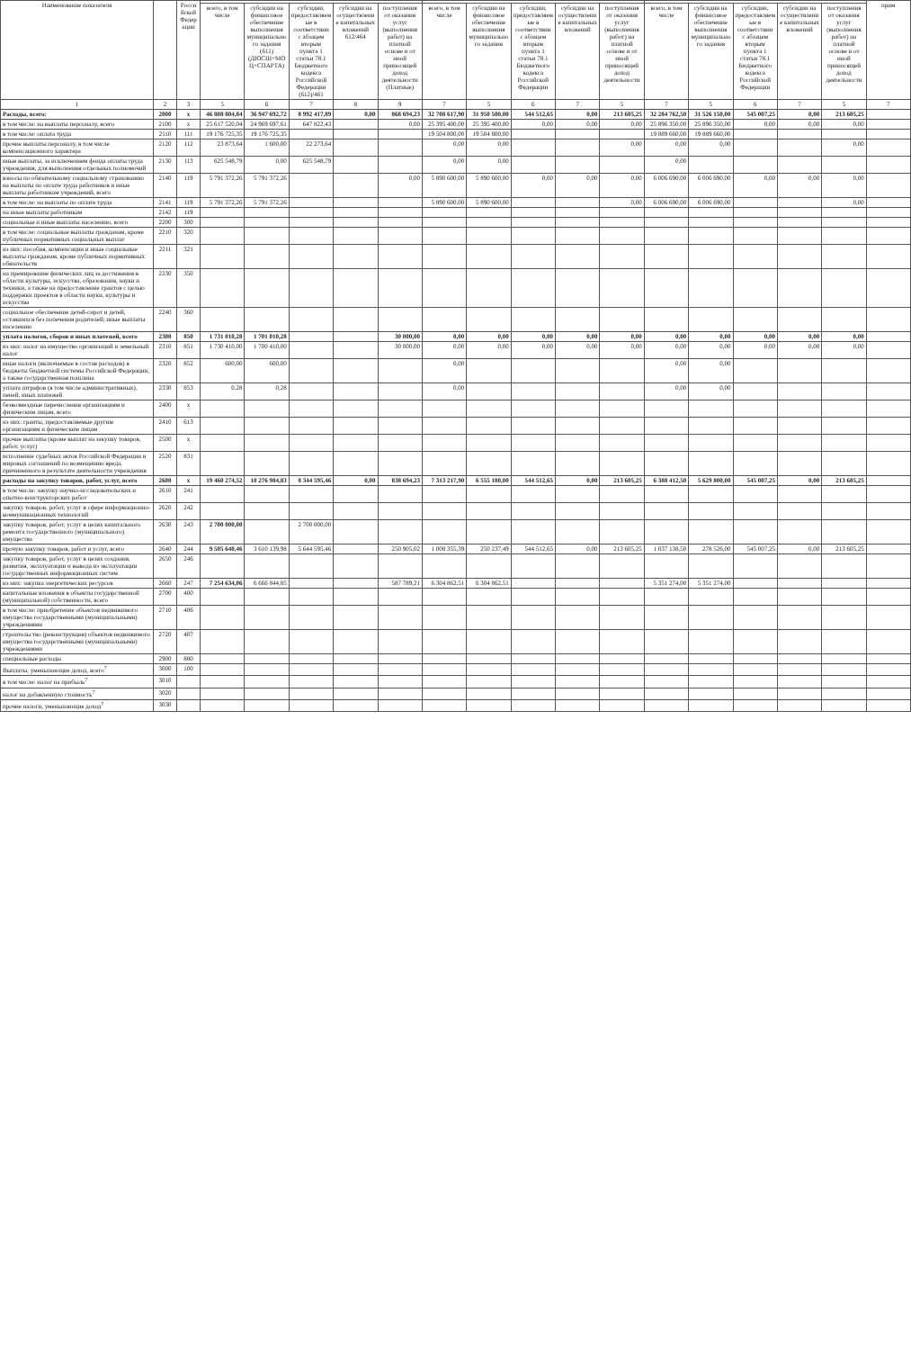| Наименование показателя | | Российской Федерации | | | | | | | | | | | | | | | | прим |
| --- | --- | --- | --- | --- | --- | --- | --- | --- | --- | --- | --- | --- | --- | --- | --- | --- | --- | --- |
| | | | всего, в том числе | субсидии на финансовое обеспечение выполнения муниципального задания (611) (ДЮСШ+МОЦ+СПАРТА) | субсидии, предоставляемые в соответствии с абзацем вторым пункта 1 статьи 78.1 Бюджетного кодекса Российской Федерации (612)/461 | субсидии на осуществление капитальных вложений 612/464 | поступления от оказания услуг (выполнения работ) на платной основе и от иной приносящей доход деятельности (Платные) | всего, в том числе | субсидии на финансовое обеспечение выполнения муниципального задания | субсидии, предоставляемые в соответствии с абзацем вторым пункта 1 статьи 78.1 Бюджетного кодекса Российской Федерации | субсидии на осуществление капитальных вложений | поступления от оказания услуг (выполнения работ) на платной основе и от иной приносящей доход деятельности | всего, в том числе | субсидии на финансовое обеспечение выполнения муниципального задания | субсидии, предоставляемые в соответствии с абзацем вторым пункта 1 статьи 78.1 Бюджетного кодекса Российской Федерации | субсидии на осуществление капитальных вложений | поступления от оказания услуг (выполнения работ) на платной основе и от иной приносящей доход деятельности | |
| 1 | 2 | 3 | 5 | 6 | 7 | 8 | 9 | 7 | 5 | 6 | 7 | 5 | 7 | 5 | 6 | 7 | 5 | 7 |
| Расходы, всего: | 2000 | x | 46 808 804,84 | 36 947 692,72 | 8 992 417,89 | 0,00 | 868 694,23 | 32 708 617,90 | 31 950 500,00 | 544 512,65 | 0,00 | 213 605,25 | 32 284 762,50 | 31 526 150,00 | 545 007,25 | 0,00 | 213 605,25 | |
| в том числе: на выплаты персоналу, всего | 2100 | x | 25 617 520,04 | 24 969 697,61 | 647 822,43 | | 0,00 | 25 395 400,00 | 25 395 400,00 | 0,00 | 0,00 | 0,00 | 25 896 350,00 | 25 896 350,00 | 0,00 | 0,00 | 0,00 | |
| в том числе: оплата труда | 2110 | 111 | 19 176 725,35 | 19 176 725,35 | | | | 19 504 800,00 | 19 504 800,00 | | | | 19 889 660,00 | 19 889 660,00 | | | | |
| прочие выплаты персоналу, в том числе компенсационного характера | 2120 | 112 | 23 873,64 | 1 600,00 | 22 273,64 | | | 0,00 | 0,00 | | | 0,00 | 0,00 | 0,00 | | | 0,00 | |
| иные выплаты, за исключением фонда оплаты труда учреждения, для выполнения отдельных полномочий | 2130 | 113 | 625 548,79 | 0,00 | 625 548,79 | | | 0,00 | 0,00 | | | | 0,00 | | | | | |
| взносы по обязательному социальному страхованию на выплаты по оплате труда работников и иные выплаты работникам учреждений, всего | 2140 | 119 | 5 791 372,26 | 5 791 372,26 | | | 0,00 | 5 890 600,00 | 5 890 600,00 | 0,00 | 0,00 | 0,00 | 6 006 690,00 | 6 006 690,00 | 0,00 | 0,00 | 0,00 | |
| в том числе: на выплаты по оплате труда | 2141 | 119 | 5 791 372,26 | 5 791 372,26 | | | | 5 890 600,00 | 5 890 600,00 | | | 0,00 | 6 006 690,00 | 6 006 690,00 | | | 0,00 | |
| на иные выплаты работникам | 2142 | 119 | | | | | | | | | | | | | | | | |
| социальные и иные выплаты населению, всего | 2200 | 300 | | | | | | | | | | | | | | | | |
| в том числе: социальные выплаты гражданам, кроме публичных нормативных социальных выплат | 2210 | 320 | | | | | | | | | | | | | | | | |
| из них: пособия, компенсации и иные социальные выплаты гражданам, кроме публичных нормативных обязательств | 2211 | 321 | | | | | | | | | | | | | | | | |
| на премирование физических лиц за достижения в области культуры, искусства, образования, науки и техники, а также на предоставление грантов с целью поддержки проектов в области науки, культуры и искусства | 2230 | 350 | | | | | | | | | | | | | | | | |
| социальное обеспечение детей-сирот и детей, оставшихся без попечения родителей; иные выплаты населению | 2240 | 360 | | | | | | | | | | | | | | | | |
| уплата налогов, сборов и иных платежей, всего | 2300 | 850 | 1 731 010,28 | 1 701 010,28 | | | 30 000,00 | 0,00 | 0,00 | 0,00 | 0,00 | 0,00 | 0,00 | 0,00 | 0,00 | 0,00 | 0,00 | |
| из них: налог на имущество организаций и земельный налог | 2310 | 851 | 1 730 410,00 | 1 700 410,00 | | | 30 000,00 | 0,00 | 0,00 | 0,00 | 0,00 | 0,00 | 0,00 | 0,00 | 0,00 | 0,00 | 0,00 | |
| иные налоги (включаемые в состав расходов) в бюджеты бюджетной системы Российской Федерации, а также государственная пошлина | 2320 | 852 | 600,00 | 600,00 | | | | 0,00 | | | | | 0,00 | 0,00 | | | | |
| уплата штрафов (в том числе административных), пеней, иных платежей | 2330 | 853 | 0,28 | 0,28 | | | | 0,00 | | | | | 0,00 | 0,00 | | | | |
| безвозмездные перечисления организациям и физическим лицам, всего | 2400 | x | | | | | | | | | | | | | | | | |
| из них: гранты, предоставляемые другим организациям и физическим лицам | 2410 | 613 | | | | | | | | | | | | | | | | |
| прочие выплаты (кроме выплат на закупку товаров, работ, услуг) | 2500 | x | | | | | | | | | | | | | | | | |
| исполнение судебных актов Российской Федерации и мировых соглашений по возмещению вреда, причиненного в результате деятельности учреждения | 2520 | 831 | | | | | | | | | | | | | | | | |
| расходы на закупку товаров, работ, услуг, всего | 2600 | x | 19 460 274,52 | 10 276 984,83 | 8 344 595,46 | 0,00 | 838 694,23 | 7 313 217,90 | 6 555 100,00 | 544 512,65 | 0,00 | 213 605,25 | 6 388 412,50 | 5 629 800,00 | 545 007,25 | 0,00 | 213 605,25 | |
| в том числе: закупку научно-исследовательских и опытно-конструкторских работ | 2610 | 241 | | | | | | | | | | | | | | | | |
| закупку товаров, работ, услуг в сфере информационно-коммуникационных технологий | 2620 | 242 | | | | | | | | | | | | | | | | |
| закупку товаров, работ, услуг в целях капитального ремонта государственного (муниципального) имущества | 2630 | 243 | 2 700 000,00 | | 2 700 000,00 | | | | | | | | | | | | | |
| прочую закупку товаров, работ и услуг, всего | 2640 | 244 | 9 505 640,46 | 3 610 139,98 | 5 644 595,46 | | 250 905,02 | 1 008 355,39 | 250 237,49 | 544 512,65 | 0,00 | 213 605,25 | 1 037 138,50 | 278 526,00 | 545 007,25 | 0,00 | 213 605,25 | |
| закупку товаров, работ, услуг в целях создания, развития, эксплуатации и вывода из эксплуатации государственных информационных систем | 2650 | 246 | | | | | | | | | | | | | | | | |
| из них: закупка энергетических ресурсов | 2660 | 247 | 7 254 634,06 | 6 666 844,85 | | | 587 789,21 | 6 304 862,51 | 6 304 862,51 | | | | 5 351 274,00 | 5 351 274,00 | | | | |
| капитальные вложения в объекты государственной (муниципальной) собственности, всего | 2700 | 400 | | | | | | | | | | | | | | | | |
| в том числе: приобретение объектов недвижимого имущества государственными (муниципальными) учреждениями | 2710 | 406 | | | | | | | | | | | | | | | | |
| строительство (реконструкция) объектов недвижимого имущества государственными (муниципальными) учреждениями | 2720 | 407 | | | | | | | | | | | | | | | | |
| специальные расходы | 2900 | 880 | | | | | | | | | | | | | | | | |
| Выплаты, уменьшающие доход, всего<sup>7</sup> | 3000 | 100 | | | | | | | | | | | | | | | | |
| в том числе: налог на прибыль<sup>7</sup> | 3010 | | | | | | | | | | | | | | | | | |
| налог на добавленную стоимость<sup>7</sup> | 3020 | | | | | | | | | | | | | | | | | |
| прочие налоги, уменьшающие доход<sup>7</sup> | 3030 | | | | | | | | | | | | | | | | | |